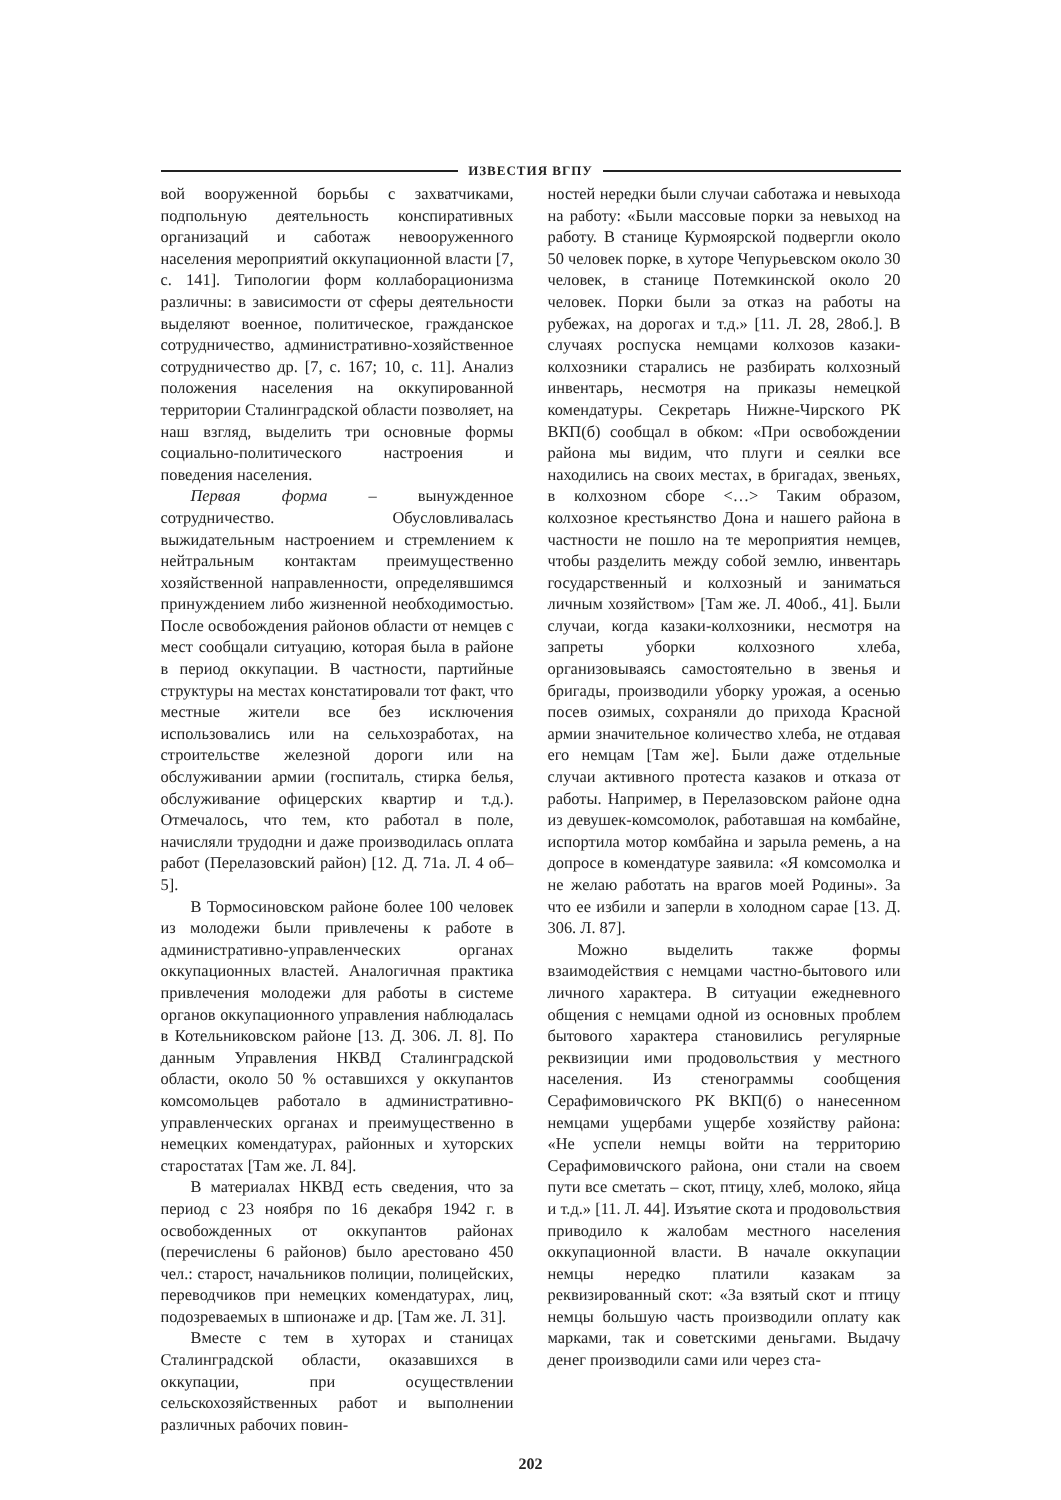ИЗВЕСТИЯ ВГПУ
вой вооруженной борьбы с захватчиками, подпольную деятельность конспиративных организаций и саботаж невооруженного населения мероприятий оккупационной власти [7, с. 141]. Типологии форм коллаборационизма различны: в зависимости от сферы деятельности выделяют военное, политическое, гражданское сотрудничество, административно-хозяйственное сотрудничество др. [7, с. 167; 10, с. 11]. Анализ положения населения на оккупированной территории Сталинградской области позволяет, на наш взгляд, выделить три основные формы социально-политического настроения и поведения населения.
Первая форма – вынужденное сотрудничество. Обусловливалась выжидательным настроением и стремлением к нейтральным контактам преимущественно хозяйственной направленности, определявшимся принуждением либо жизненной необходимостью. После освобождения районов области от немцев с мест сообщали ситуацию, которая была в районе в период оккупации. В частности, партийные структуры на местах констатировали тот факт, что местные жители все без исключения использовались или на сельхозработах, на строительстве железной дороги или на обслуживании армии (госпиталь, стирка белья, обслуживание офицерских квартир и т.д.). Отмечалось, что тем, кто работал в поле, начисляли трудодни и даже производилась оплата работ (Перелазовский район) [12. Д. 71а. Л. 4 об–5].
В Тормосиновском районе более 100 человек из молодежи были привлечены к работе в административно-управленческих органах оккупационных властей. Аналогичная практика привлечения молодежи для работы в системе органов оккупационного управления наблюдалась в Котельниковском районе [13. Д. 306. Л. 8]. По данным Управления НКВД Сталинградской области, около 50 % оставшихся у оккупантов комсомольцев работало в административно-управленческих органах и преимущественно в немецких комендатурах, районных и хуторских старостатах [Там же. Л. 84].
В материалах НКВД есть сведения, что за период с 23 ноября по 16 декабря 1942 г. в освобожденных от оккупантов районах (перечислены 6 районов) было арестовано 450 чел.: старост, начальников полиции, полицейских, переводчиков при немецких комендатурах, лиц, подозреваемых в шпионаже и др. [Там же. Л. 31].
Вместе с тем в хуторах и станицах Сталинградской области, оказавшихся в оккупации, при осуществлении сельскохозяйственных работ и выполнении различных рабочих повин-
ностей нередки были случаи саботажа и невыхода на работу: «Были массовые порки за невыход на работу. В станице Курмоярской подвергли около 50 человек порке, в хуторе Чепурьевском около 30 человек, в станице Потемкинской около 20 человек. Порки были за отказ на работы на рубежах, на дорогах и т.д.» [11. Л. 28, 28об.]. В случаях роспуска немцами колхозов казаки-колхозники старались не разбирать колхозный инвентарь, несмотря на приказы немецкой комендатуры. Секретарь Нижне-Чирского РК ВКП(б) сообщал в обком: «При освобождении района мы видим, что плуги и сеялки все находились на своих местах, в бригадах, звеньях, в колхозном сборе <…> Таким образом, колхозное крестьянство Дона и нашего района в частности не пошло на те мероприятия немцев, чтобы разделить между собой землю, инвентарь государственный и колхозный и заниматься личным хозяйством» [Там же. Л. 40об., 41]. Были случаи, когда казаки-колхозники, несмотря на запреты уборки колхозного хлеба, организовываясь самостоятельно в звенья и бригады, производили уборку урожая, а осенью посев озимых, сохраняли до прихода Красной армии значительное количество хлеба, не отдавая его немцам [Там же]. Были даже отдельные случаи активного протеста казаков и отказа от работы. Например, в Перелазовском районе одна из девушек-комсомолок, работавшая на комбайне, испортила мотор комбайна и зарыла ремень, а на допросе в комендатуре заявила: «Я комсомолка и не желаю работать на врагов моей Родины». За что ее избили и заперли в холодном сарае [13. Д. 306. Л. 87].
Можно выделить также формы взаимодействия с немцами частно-бытового или личного характера. В ситуации ежедневного общения с немцами одной из основных проблем бытового характера становились регулярные реквизиции ими продовольствия у местного населения. Из стенограммы сообщения Серафимовичского РК ВКП(б) о нанесенном немцами ущербами ущербе хозяйству района: «Не успели немцы войти на территорию Серафимовичского района, они стали на своем пути все сметать – скот, птицу, хлеб, молоко, яйца и т.д.» [11. Л. 44]. Изъятие скота и продовольствия приводило к жалобам местного населения оккупационной власти. В начале оккупации немцы нередко платили казакам за реквизированный скот: «За взятый скот и птицу немцы большую часть производили оплату как марками, так и советскими деньгами. Выдачу денег производили сами или через ста-
202